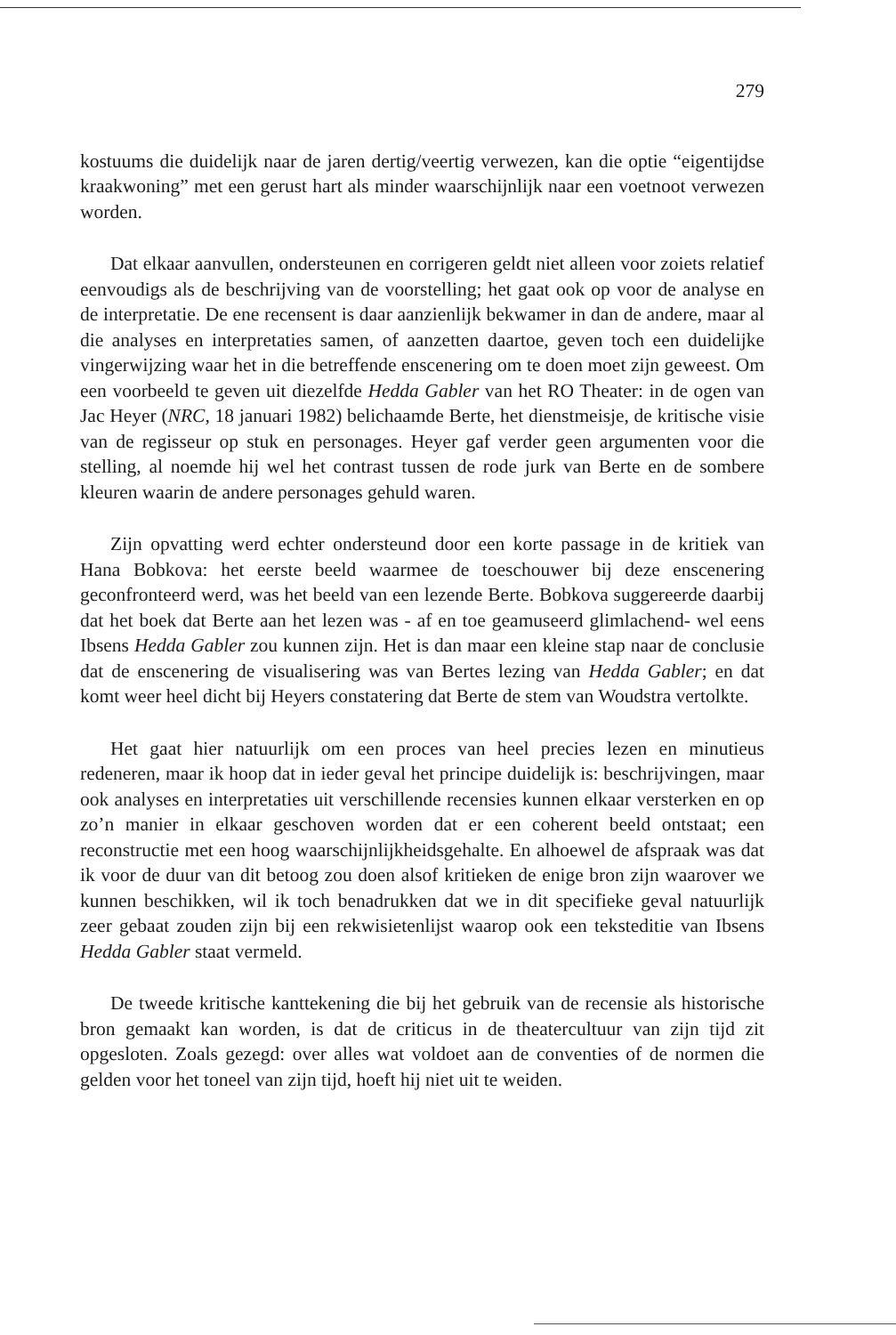279
kostuums die duidelijk naar de jaren dertig/veertig verwezen, kan die optie “eigentijdse kraakwoning” met een gerust hart als minder waarschijnlijk naar een voetnoot verwezen worden.
Dat elkaar aanvullen, ondersteunen en corrigeren geldt niet alleen voor zoiets relatief eenvoudigs als de beschrijving van de voorstelling; het gaat ook op voor de analyse en de interpretatie. De ene recensent is daar aanzienlijk bekwamer in dan de andere, maar al die analyses en interpretaties samen, of aanzetten daartoe, geven toch een duidelijke vingerwijzing waar het in die betreffende enscenering om te doen moet zijn geweest. Om een voorbeeld te geven uit diezelfde Hedda Gabler van het RO Theater: in de ogen van Jac Heyer (NRC, 18 januari 1982) belichaamde Berte, het dienstmeisje, de kritische visie van de regisseur op stuk en personages. Heyer gaf verder geen argumenten voor die stelling, al noemde hij wel het contrast tussen de rode jurk van Berte en de sombere kleuren waarin de andere personages gehuld waren.
Zijn opvatting werd echter ondersteund door een korte passage in de kritiek van Hana Bobkova: het eerste beeld waarmee de toeschouwer bij deze enscenering geconfronteerd werd, was het beeld van een lezende Berte. Bobkova suggereerde daarbij dat het boek dat Berte aan het lezen was - af en toe geamuseerd glimlachend- wel eens Ibsens Hedda Gabler zou kunnen zijn. Het is dan maar een kleine stap naar de conclusie dat de enscenering de visualisering was van Bertes lezing van Hedda Gabler; en dat komt weer heel dicht bij Heyers constatering dat Berte de stem van Woudstra vertolkte.
Het gaat hier natuurlijk om een proces van heel precies lezen en minutieus redeneren, maar ik hoop dat in ieder geval het principe duidelijk is: beschrijvingen, maar ook analyses en interpretaties uit verschillende recensies kunnen elkaar versterken en op zo’n manier in elkaar geschoven worden dat er een coherent beeld ontstaat; een reconstructie met een hoog waarschijnlijkheidsgehalte. En alhoewel de afspraak was dat ik voor de duur van dit betoog zou doen alsof kritieken de enige bron zijn waarover we kunnen beschikken, wil ik toch benadrukken dat we in dit specifieke geval natuurlijk zeer gebaat zouden zijn bij een rekwisietenlijst waarop ook een teksteditie van Ibsens Hedda Gabler staat vermeld.
De tweede kritische kanttekening die bij het gebruik van de recensie als historische bron gemaakt kan worden, is dat de criticus in de theatercultuur van zijn tijd zit opgesloten. Zoals gezegd: over alles wat voldoet aan de conventies of de normen die gelden voor het toneel van zijn tijd, hoeft hij niet uit te weiden.